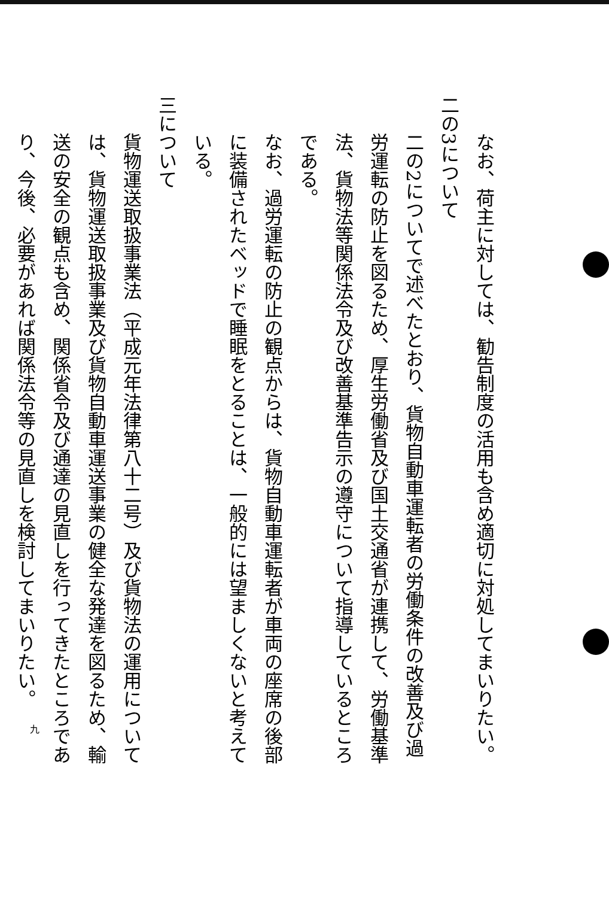なお、荷主に対しては、勧告制度の活用も含め適切に対処してまいりたい。
二の3について
二の2についてで述べたとおり、貨物自動車運転者の労働条件の改善及び過労運転の防止を図るため、厚生労働省及び国土交通省が連携して、労働基準法、貨物法等関係法令及び改善基準告示の遵守について指導しているところである。
なお、過労運転の防止の観点からは、貨物自動車運転者が車両の座席の後部に装備されたベッドで睡眠をとることは、一般的には望ましくないと考えている。
三について
貨物運送取扱事業法（平成元年法律第八十二号）及び貨物法の運用については、貨物運送取扱事業及び貨物自動車運送事業の健全な発達を図るため、輸送の安全の観点も含め、関係省令及び通達の見直しを行ってきたところであり、今後、必要があれば関係法令等の見直しを検討してまいりたい。
九